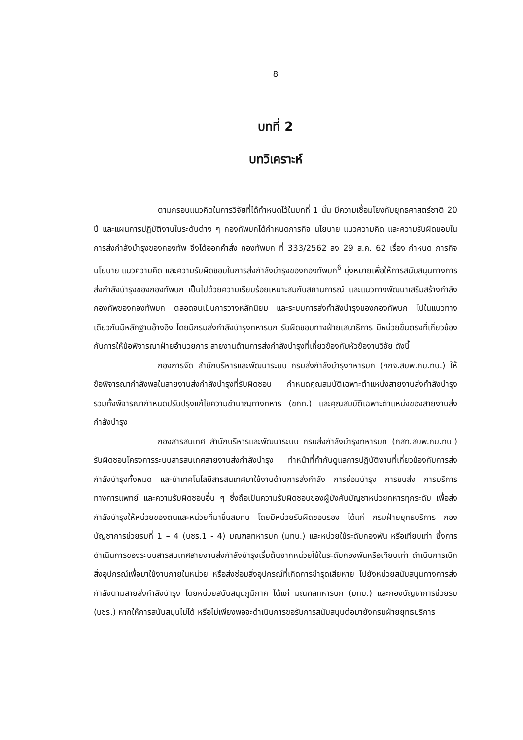8
บทที่ 2
บทวิเคราะห์
ตามกรอบแนวคิดในการวิจัยที่ได้กำหนดไว้ในบทที่ 1 นั้น มีความเชื่อมโยงกับยุทธศาสตร์ชาติ 20 ปี และแผนการปฏิบัติงานในระดับต่าง ๆ กองทัพบกได้กำหนดภารกิจ นโยบาย แนวความคิด และความรับผิดชอบในการส่งกำลังบำรุงของกองทัพ จึงได้ออกคำสั่ง กองทัพบก ที่ 333/2562 ลง 29 ส.ค. 62 เรื่อง กำหนด ภารกิจ นโยบาย แนวความคิด และความรับผิดชอบในการส่งกำลังบำรุงของกองทัพบก<sup>6</sup> มุ่งหมายเพื่อให้การสนับสนุนทางการส่งกำลังบำรุงของกองทัพบก เป็นไปด้วยความเรียบร้อยเหมาะสมกับสถานการณ์ และแนวทางพัฒนาเสริมสร้างกำลังกองทัพของกองทัพบก ตลอดจนเป็นการวางหลักนิยม และระบบการส่งกำลังบำรุงของกองทัพบก ไปในแนวทางเดียวกันมีหลักฐานอ้างอิง โดยมีกรมส่งกำลังบำรุงทหารบก รับผิดชอบทางฝ่ายเสนาธิการ มีหน่วยขึ้นตรงที่เกี่ยวข้องกับการให้ข้อพิจารณาฝ่ายอำนวยการ สายงานด้านการส่งกำลังบำรุงที่เกี่ยวข้องกับหัวข้องานวิจัย ดังนี้
กองการจัด สำนักบริหารและพัฒนาระบบ กรมส่งกำลังบำรุงทหารบก (กกจ.สบพ.กบ.ทบ.) ให้ข้อพิจารณากำลังพลในสายงานส่งกำลังบำรุงที่รับผิดชอบ กำหนดคุณสมบัติเฉพาะตำแหน่งสายงานส่งกำลังบำรุง รวมทั้งพิจารณากำหนดปรับปรุงแก้ไขความชำนาญทางทหาร (ชกท.) และคุณสมบัติเฉพาะตำแหน่งของสายงานส่งกำลังบำรุง
กองสารสนเทศ สำนักบริหารและพัฒนาระบบ กรมส่งกำลังบำรุงทหารบก (กสท.สบพ.กบ.ทบ.) รับผิดชอบโครงการระบบสารสนเทศสายงานส่งกำลังบำรุง ทำหน้าที่กำกับดูแลการปฏิบัติงานที่เกี่ยวข้องกับการส่งกำลังบำรุงทั้งหมด และนำเทคโนโลยีสารสนเทศมาใช้งานด้านการส่งกำลัง การซ่อมบำรุง การขนส่ง การบริการทางการแพทย์ และความรับผิดชอบอื่น ๆ ซึ่งถือเป็นความรับผิดชอบของผู้บังคับบัญชาหน่วยทหารทุกระดับ เพื่อส่งกำลังบำรุงให้หน่วยของตนและหน่วยที่มาขึ้นสมทบ โดยมีหน่วยรับผิดชอบรอง ได้แก่ กรมฝ่ายยุทธบริการ กองบัญชาการช่วยรบที่ 1 – 4 (บชร.1 - 4) มณฑลทหารบก (มทบ.) และหน่วยใช้ระดับกองพัน หรือเทียบเท่า ซึ่งการดำเนินการของระบบสารสนเทศสายงานส่งกำลังบำรุงเริ่มต้นจากหน่วยใช้ในระดับกองพันหรือเทียบเท่า ดำเนินการเบิกสิ่งอุปกรณ์เพื่อมาใช้งานภายในหน่วย หรือส่งซ่อมสิ่งอุปกรณ์ที่เกิดการชำรุดเสียหาย ไปยังหน่วยสนับสนุนทางการส่งกำลังตามสายส่งกำลังบำรุง โดยหน่วยสนับสนุนภูมิภาค ได้แก่ มณฑลทหารบก (มทบ.) และกองบัญชาการช่วยรบ (บชร.) หากให้การสนับสนุนไม่ได้ หรือไม่เพียงพอจะดำเนินการขอรับการสนับสนุนต่อมายังกรมฝ่ายยุทธบริการ